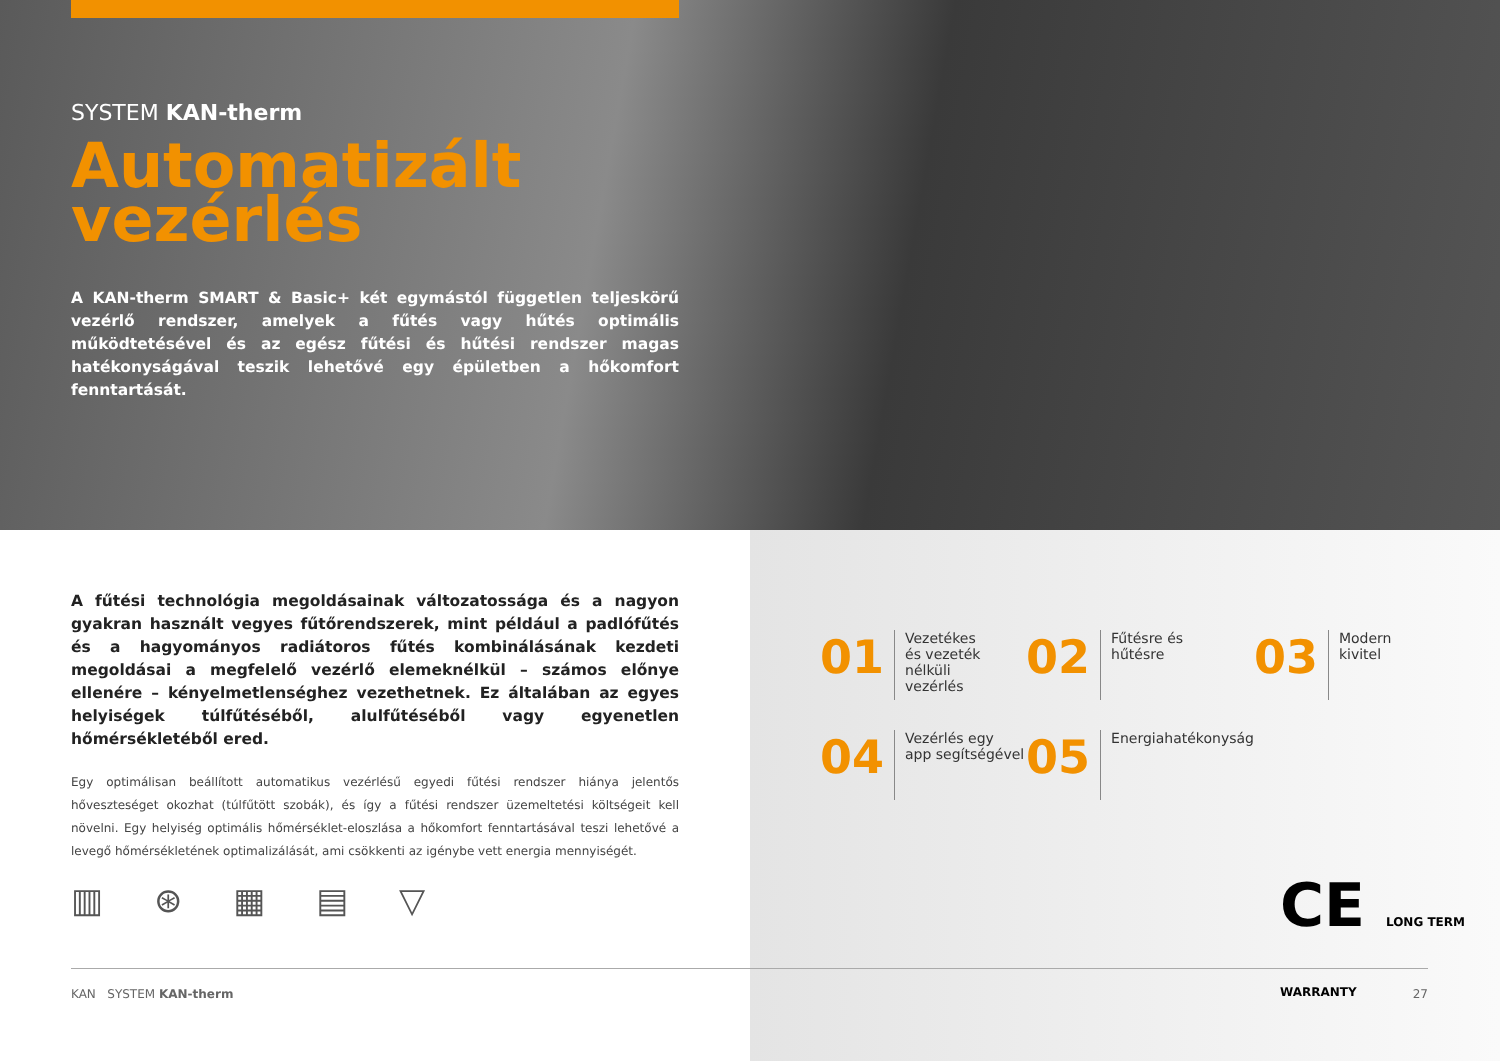SYSTEM KAN-therm
Automatizált
vezérlés
A KAN-therm SMART & Basic+ két egymástól független teljeskörű vezérlő rendszer, amelyek a fűtés vagy hűtés optimális működtetésével és az egész fűtési és hűtési rendszer magas hatékonyságával teszik lehetővé egy épületben a hőkomfort fenntartását.
A fűtési technológia megoldásainak változatossága és a nagyon gyakran használt vegyes fűtőrendszerek, mint például a padlófűtés és a hagyományos radiátoros fűtés kombinálásának kezdeti megoldásai a megfelelő vezérlő elemeknélkül – számos előnye ellenére – kényelmetlenséghez vezethetnek. Ez általában az egyes helyiségek túlfűtéséből, alulfűtéséből vagy egyenetlen hőmérsékletéből ered.
Egy optimálisan beállított automatikus vezérlésű egyedi fűtési rendszer hiánya jelentős hőveszteséget okozhat (túlfűtött szobák), és így a fűtési rendszer üzemeltetési költségeit kell növelni. Egy helyiség optimális hőmérséklet-eloszlása a hőkomfort fenntartásával teszi lehetővé a levegő hőmérsékletének optimalizálását, ami csökkenti az igénybe vett energia mennyiségét.
▥ ⊛ ▦ ▤ ▽
01
Vezetékes
és vezeték
nélküli
vezérlés
02
Fűtésre és
hűtésre
03
Modern
kivitel
04
Vezérlés egy
app segítségével
05
Energiahatékonyság
CE LONG TERM WARRANTY
KAN SYSTEM KAN-therm 27